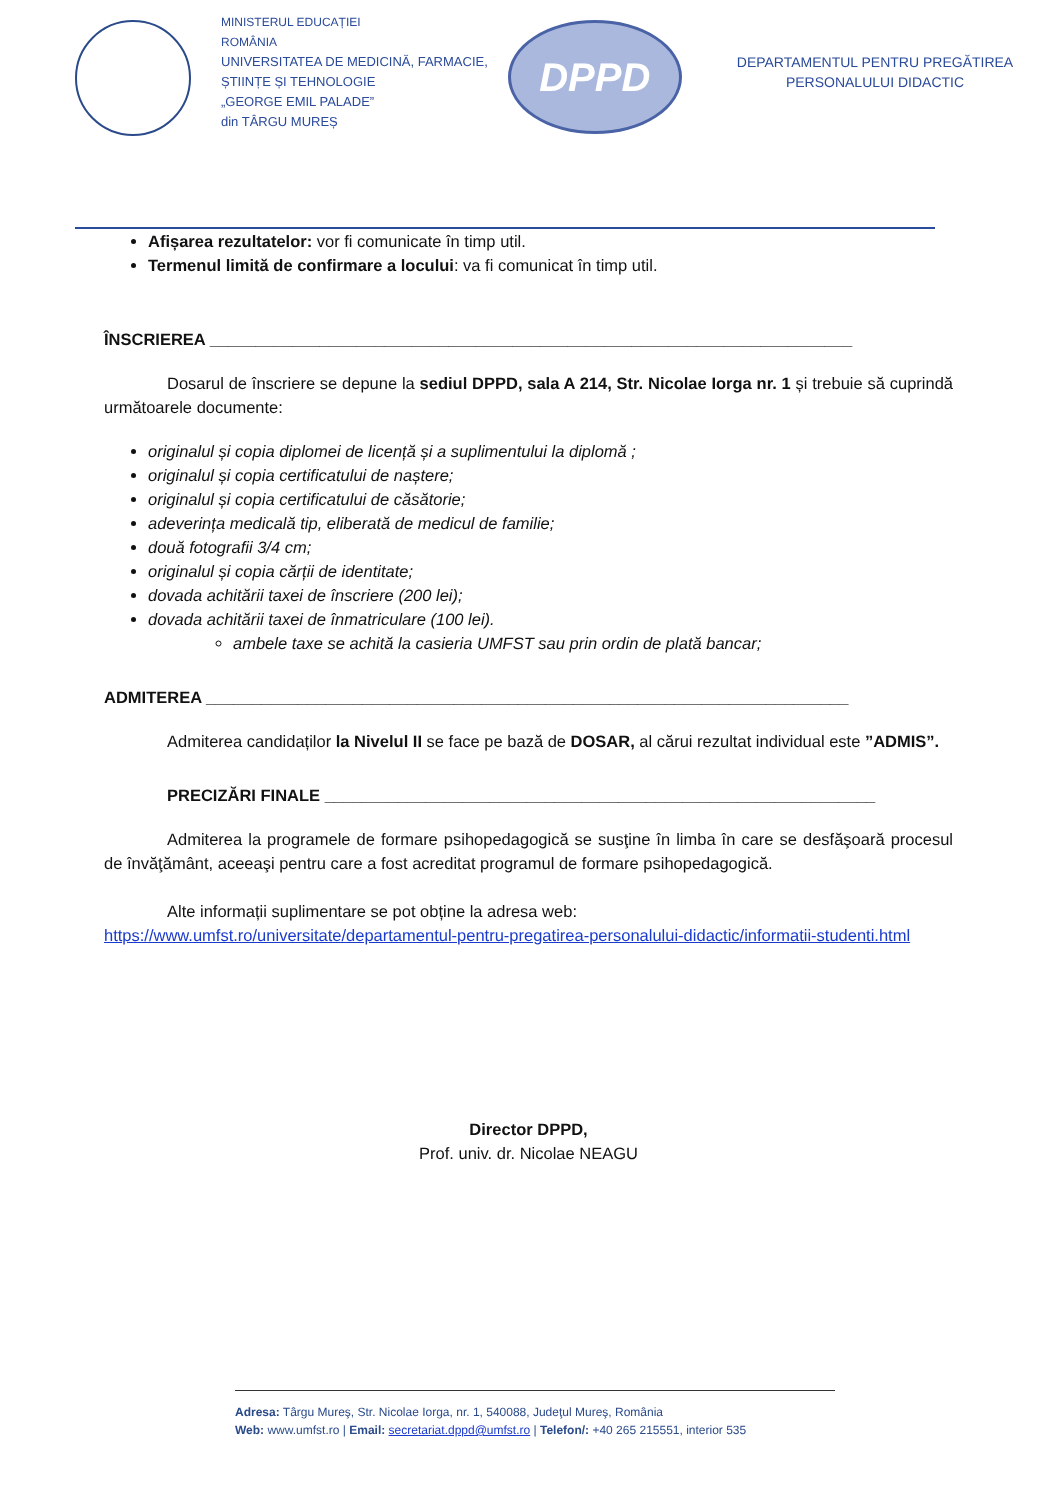MINISTERUL EDUCAȚIEI
ROMÂNIA
UNIVERSITATEA DE MEDICINĂ, FARMACIE,
ȘTIINȚE ȘI TEHNOLOGIE
„GEORGE EMIL PALADE”
din TÂRGU MUREȘ
DPPD
DEPARTAMENTUL PENTRU PREGĂTIREA
PERSONALULUI DIDACTIC
Afișarea rezultatelor: vor fi comunicate în timp util.
Termenul limită de confirmare a locului: va fi comunicat în timp util.
ÎNSCRIEREA ______________________________________________________________________
Dosarul de înscriere se depune la sediul DPPD, sala A 214, Str. Nicolae Iorga nr. 1 și trebuie să cuprindă următoarele documente:
originalul și copia diplomei de licență și a suplimentului la diplomă ;
originalul și copia certificatului de naștere;
originalul și copia certificatului de căsătorie;
adeverința medicală tip, eliberată de medicul de familie;
două fotografii 3/4 cm;
originalul și copia cărții de identitate;
dovada achitării taxei de înscriere (200 lei);
dovada achitării taxei de înmatriculare (100 lei).
ambele taxe se achită la casieria UMFST sau prin ordin de plată bancar;
ADMITEREA ______________________________________________________________________
Admiterea candidaților la Nivelul II se face pe bază de DOSAR, al cărui rezultat individual este ”ADMIS”.
PRECIZĂRI FINALE ____________________________________________________________
Admiterea la programele de formare psihopedagogică se susţine în limba în care se desfăşoară procesul de învăţământ, aceeaşi pentru care a fost acreditat programul de formare psihopedagogică.
Alte informații suplimentare se pot obține la adresa web:
https://www.umfst.ro/universitate/departamentul-pentru-pregatirea-personalului-didactic/informatii-studenti.html
Director DPPD,
Prof. univ. dr. Nicolae NEAGU
Adresa: Târgu Mureş, Str. Nicolae Iorga, nr. 1, 540088, Judeţul Mureş, România
Web: www.umfst.ro | Email: secretariat.dppd@umfst.ro | Telefon/: +40 265 215551, interior 535